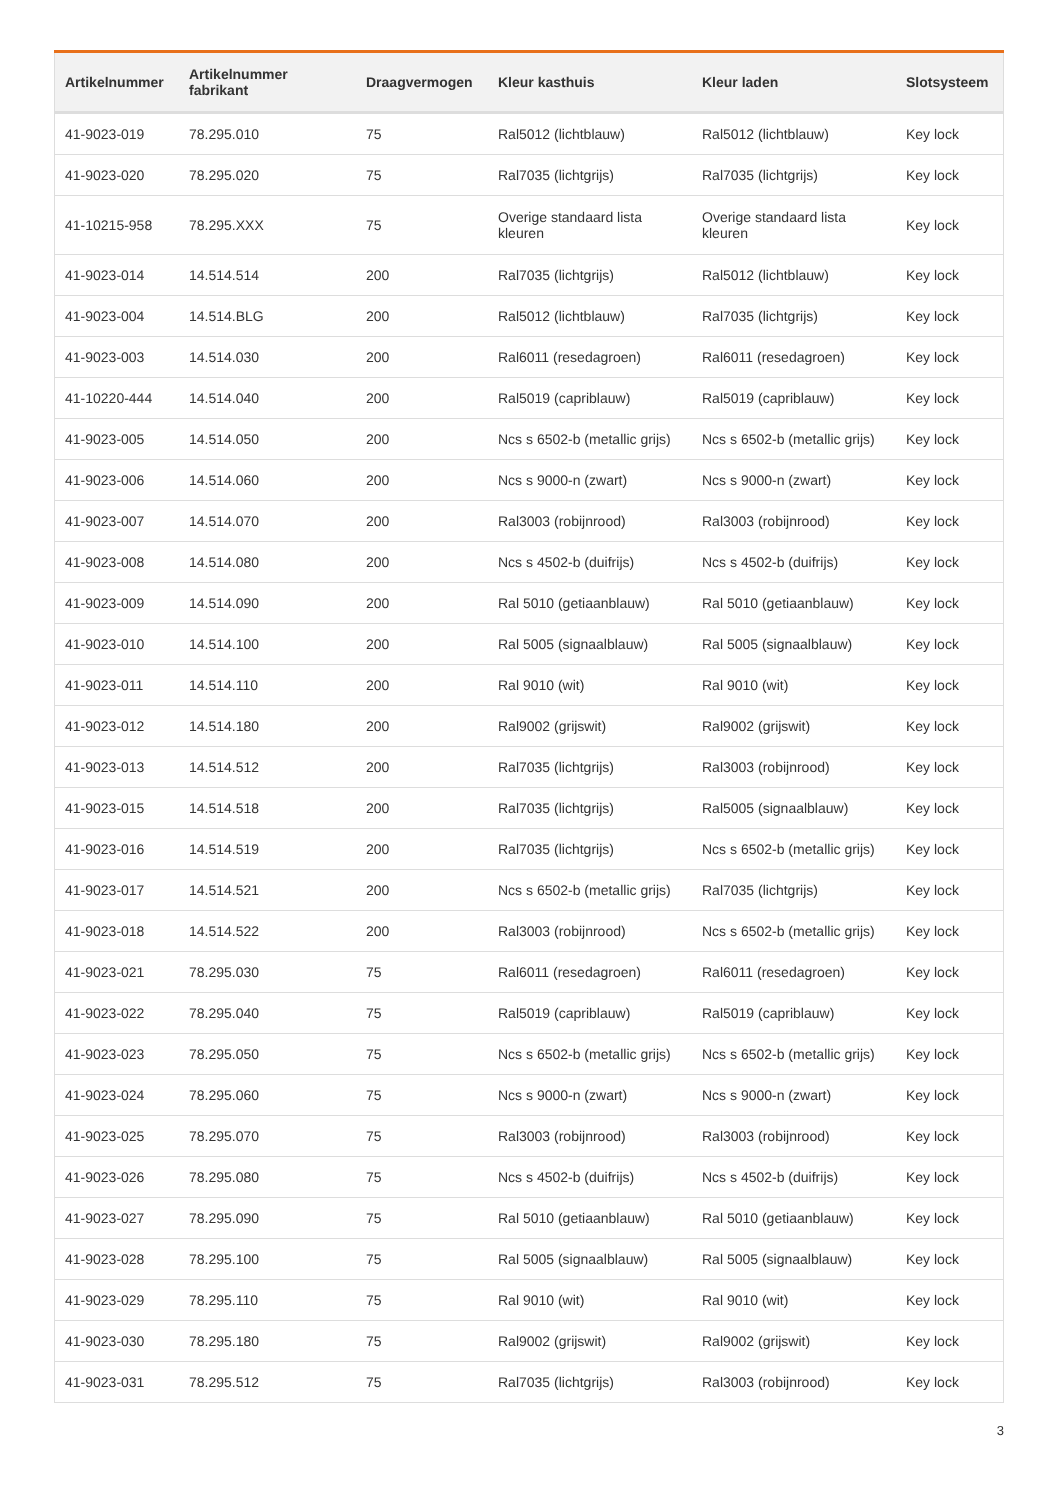| Artikelnummer | Artikelnummer fabrikant | Draagvermogen | Kleur kasthuis | Kleur laden | Slotsysteem |
| --- | --- | --- | --- | --- | --- |
| 41-9023-019 | 78.295.010 | 75 | Ral5012 (lichtblauw) | Ral5012 (lichtblauw) | Key lock |
| 41-9023-020 | 78.295.020 | 75 | Ral7035 (lichtgrijs) | Ral7035 (lichtgrijs) | Key lock |
| 41-10215-958 | 78.295.XXX | 75 | Overige standaard lista kleuren | Overige standaard lista kleuren | Key lock |
| 41-9023-014 | 14.514.514 | 200 | Ral7035 (lichtgrijs) | Ral5012 (lichtblauw) | Key lock |
| 41-9023-004 | 14.514.BLG | 200 | Ral5012 (lichtblauw) | Ral7035 (lichtgrijs) | Key lock |
| 41-9023-003 | 14.514.030 | 200 | Ral6011 (resedagroen) | Ral6011 (resedagroen) | Key lock |
| 41-10220-444 | 14.514.040 | 200 | Ral5019 (capriblauw) | Ral5019 (capriblauw) | Key lock |
| 41-9023-005 | 14.514.050 | 200 | Ncs s 6502-b (metallic grijs) | Ncs s 6502-b (metallic grijs) | Key lock |
| 41-9023-006 | 14.514.060 | 200 | Ncs s 9000-n (zwart) | Ncs s 9000-n (zwart) | Key lock |
| 41-9023-007 | 14.514.070 | 200 | Ral3003 (robijnrood) | Ral3003 (robijnrood) | Key lock |
| 41-9023-008 | 14.514.080 | 200 | Ncs s 4502-b (duifrijs) | Ncs s 4502-b (duifrijs) | Key lock |
| 41-9023-009 | 14.514.090 | 200 | Ral 5010 (getiaanblauw) | Ral 5010 (getiaanblauw) | Key lock |
| 41-9023-010 | 14.514.100 | 200 | Ral 5005 (signaalblauw) | Ral 5005 (signaalblauw) | Key lock |
| 41-9023-011 | 14.514.110 | 200 | Ral 9010 (wit) | Ral 9010 (wit) | Key lock |
| 41-9023-012 | 14.514.180 | 200 | Ral9002 (grijswit) | Ral9002 (grijswit) | Key lock |
| 41-9023-013 | 14.514.512 | 200 | Ral7035 (lichtgrijs) | Ral3003 (robijnrood) | Key lock |
| 41-9023-015 | 14.514.518 | 200 | Ral7035 (lichtgrijs) | Ral5005 (signaalblauw) | Key lock |
| 41-9023-016 | 14.514.519 | 200 | Ral7035 (lichtgrijs) | Ncs s 6502-b (metallic grijs) | Key lock |
| 41-9023-017 | 14.514.521 | 200 | Ncs s 6502-b (metallic grijs) | Ral7035 (lichtgrijs) | Key lock |
| 41-9023-018 | 14.514.522 | 200 | Ral3003 (robijnrood) | Ncs s 6502-b (metallic grijs) | Key lock |
| 41-9023-021 | 78.295.030 | 75 | Ral6011 (resedagroen) | Ral6011 (resedagroen) | Key lock |
| 41-9023-022 | 78.295.040 | 75 | Ral5019 (capriblauw) | Ral5019 (capriblauw) | Key lock |
| 41-9023-023 | 78.295.050 | 75 | Ncs s 6502-b (metallic grijs) | Ncs s 6502-b (metallic grijs) | Key lock |
| 41-9023-024 | 78.295.060 | 75 | Ncs s 9000-n (zwart) | Ncs s 9000-n (zwart) | Key lock |
| 41-9023-025 | 78.295.070 | 75 | Ral3003 (robijnrood) | Ral3003 (robijnrood) | Key lock |
| 41-9023-026 | 78.295.080 | 75 | Ncs s 4502-b (duifrijs) | Ncs s 4502-b (duifrijs) | Key lock |
| 41-9023-027 | 78.295.090 | 75 | Ral 5010 (getiaanblauw) | Ral 5010 (getiaanblauw) | Key lock |
| 41-9023-028 | 78.295.100 | 75 | Ral 5005 (signaalblauw) | Ral 5005 (signaalblauw) | Key lock |
| 41-9023-029 | 78.295.110 | 75 | Ral 9010 (wit) | Ral 9010 (wit) | Key lock |
| 41-9023-030 | 78.295.180 | 75 | Ral9002 (grijswit) | Ral9002 (grijswit) | Key lock |
| 41-9023-031 | 78.295.512 | 75 | Ral7035 (lichtgrijs) | Ral3003 (robijnrood) | Key lock |
3